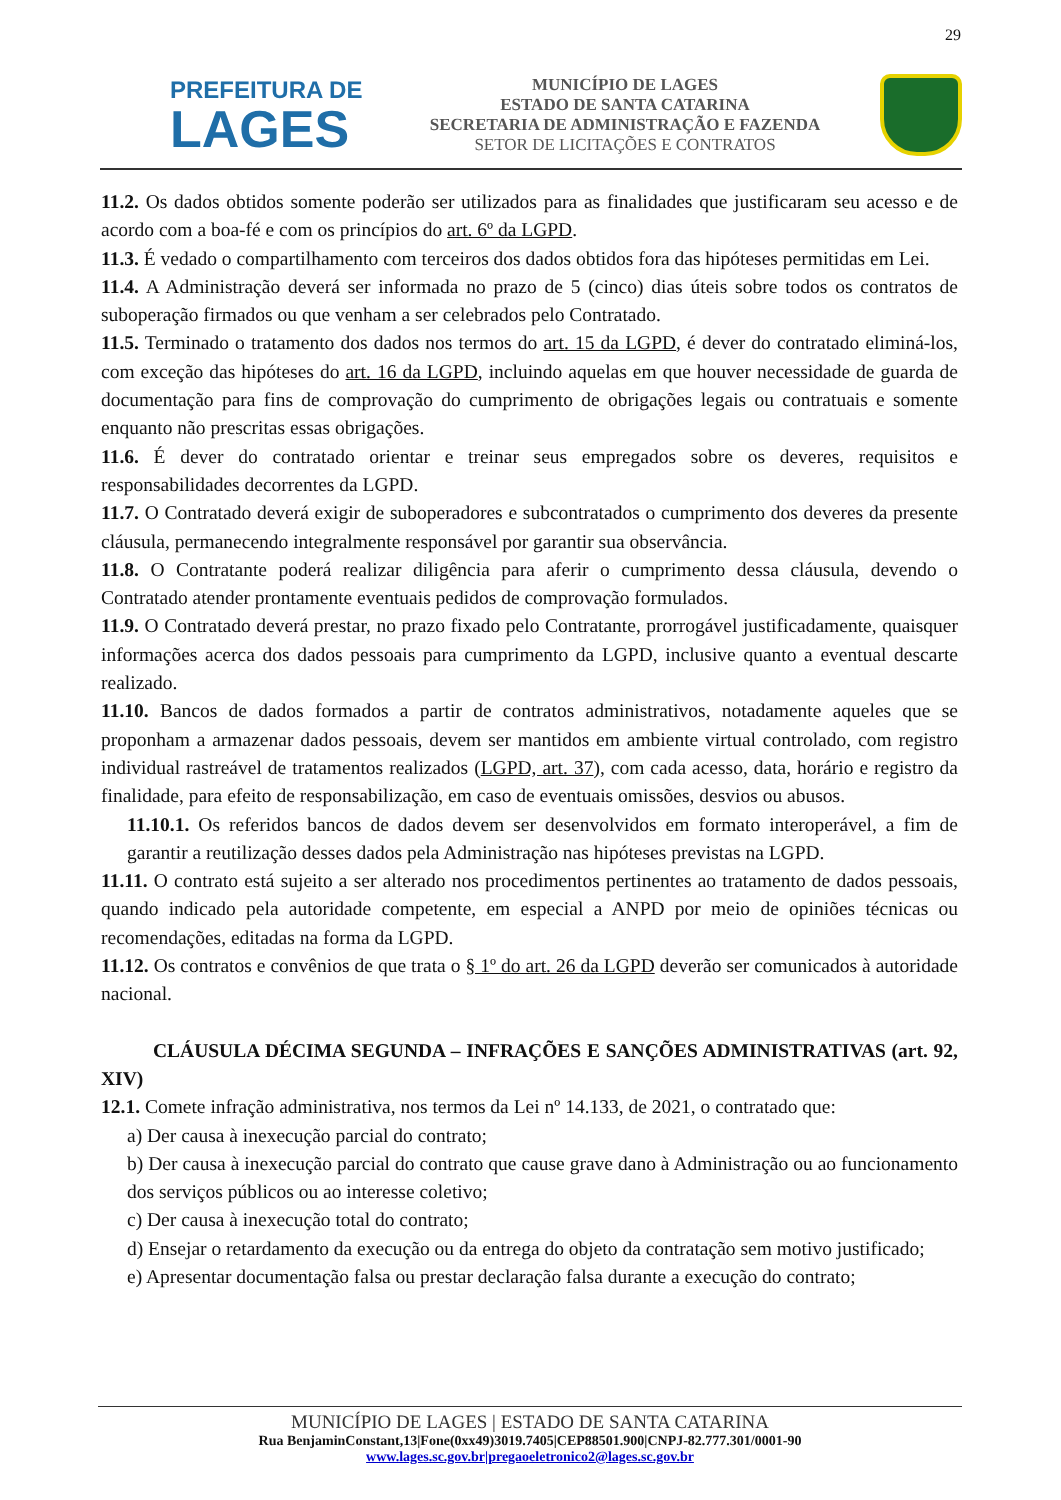29
PREFEITURA DE
LAGES
MUNICÍPIO DE LAGES
ESTADO DE SANTA CATARINA
SECRETARIA DE ADMINISTRAÇÃO E FAZENDA
SETOR DE LICITAÇÕES E CONTRATOS
11.2. Os dados obtidos somente poderão ser utilizados para as finalidades que justificaram seu acesso e de acordo com a boa-fé e com os princípios do art. 6º da LGPD.
11.3. É vedado o compartilhamento com terceiros dos dados obtidos fora das hipóteses permitidas em Lei.
11.4. A Administração deverá ser informada no prazo de 5 (cinco) dias úteis sobre todos os contratos de suboperação firmados ou que venham a ser celebrados pelo Contratado.
11.5. Terminado o tratamento dos dados nos termos do art. 15 da LGPD, é dever do contratado eliminá-los, com exceção das hipóteses do art. 16 da LGPD, incluindo aquelas em que houver necessidade de guarda de documentação para fins de comprovação do cumprimento de obrigações legais ou contratuais e somente enquanto não prescritas essas obrigações.
11.6. É dever do contratado orientar e treinar seus empregados sobre os deveres, requisitos e responsabilidades decorrentes da LGPD.
11.7. O Contratado deverá exigir de suboperadores e subcontratados o cumprimento dos deveres da presente cláusula, permanecendo integralmente responsável por garantir sua observância.
11.8. O Contratante poderá realizar diligência para aferir o cumprimento dessa cláusula, devendo o Contratado atender prontamente eventuais pedidos de comprovação formulados.
11.9. O Contratado deverá prestar, no prazo fixado pelo Contratante, prorrogável justificadamente, quaisquer informações acerca dos dados pessoais para cumprimento da LGPD, inclusive quanto a eventual descarte realizado.
11.10. Bancos de dados formados a partir de contratos administrativos, notadamente aqueles que se proponham a armazenar dados pessoais, devem ser mantidos em ambiente virtual controlado, com registro individual rastreável de tratamentos realizados (LGPD, art. 37), com cada acesso, data, horário e registro da finalidade, para efeito de responsabilização, em caso de eventuais omissões, desvios ou abusos.
11.10.1. Os referidos bancos de dados devem ser desenvolvidos em formato interoperável, a fim de garantir a reutilização desses dados pela Administração nas hipóteses previstas na LGPD.
11.11. O contrato está sujeito a ser alterado nos procedimentos pertinentes ao tratamento de dados pessoais, quando indicado pela autoridade competente, em especial a ANPD por meio de opiniões técnicas ou recomendações, editadas na forma da LGPD.
11.12. Os contratos e convênios de que trata o § 1º do art. 26 da LGPD deverão ser comunicados à autoridade nacional.
CLÁUSULA DÉCIMA SEGUNDA – INFRAÇÕES E SANÇÕES ADMINISTRATIVAS (art. 92, XIV)
12.1. Comete infração administrativa, nos termos da Lei nº 14.133, de 2021, o contratado que:
a) Der causa à inexecução parcial do contrato;
b) Der causa à inexecução parcial do contrato que cause grave dano à Administração ou ao funcionamento dos serviços públicos ou ao interesse coletivo;
c) Der causa à inexecução total do contrato;
d) Ensejar o retardamento da execução ou da entrega do objeto da contratação sem motivo justificado;
e) Apresentar documentação falsa ou prestar declaração falsa durante a execução do contrato;
MUNICÍPIO DE LAGES | ESTADO DE SANTA CATARINA
Rua BenjaminConstant,13|Fone(0xx49)3019.7405|CEP88501.900|CNPJ-82.777.301/0001-90
www.lages.sc.gov.br|pregaoeletronico2@lages.sc.gov.br